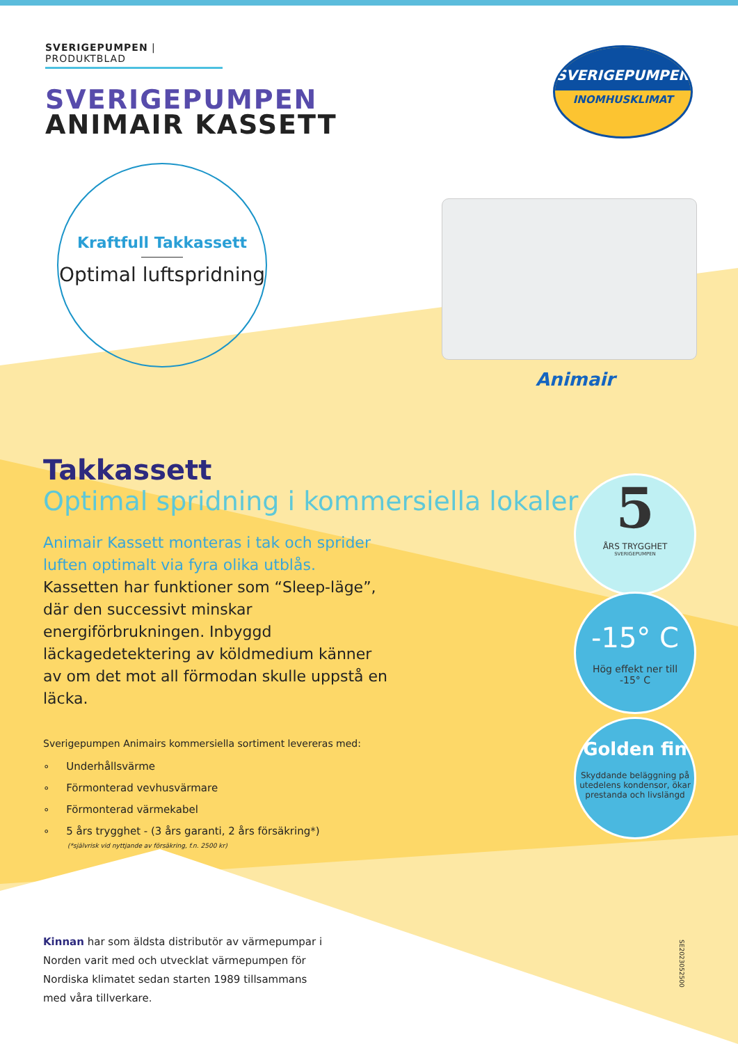SVERIGEPUMPEN | PRODUKTBLAD
SVERIGEPUMPEN
ANIMAIR KASSETT
SVERIGEPUMPEN
INOMHUSKLIMAT
Kraftfull Takkassett
Optimal luftspridning
Animair
Takkassett
Optimal spridning i kommersiella lokaler
Animair Kassett monteras i tak och sprider luften optimalt via fyra olika utblås.
Kassetten har funktioner som “Sleep-läge”, där den successivt minskar energiförbrukningen. Inbyggd läckagedetektering av köldmedium känner av om det mot all förmodan skulle uppstå en läcka.
Sverigepumpen Animairs kommersiella sortiment levereras med:
∘ Underhållsvärme
∘ Förmonterad vevhusvärmare
∘ Förmonterad värmekabel
∘ 5 års trygghet - (3 års garanti, 2 års försäkring*)
(*självrisk vid nyttjande av försäkring, f.n. 2500 kr)
Kinnan har som äldsta distributör av värmepumpar i Norden varit med och utvecklat värmepumpen för Nordiska klimatet sedan starten 1989 tillsammans med våra tillverkare.
5
ÅRS TRYGGHET
SVERIGEPUMPEN
-15° C
Hög effekt ner till
-15° C
Golden fin
Skyddande beläggning på utedelens kondensor, ökar prestanda och livslängd
SE2023052500